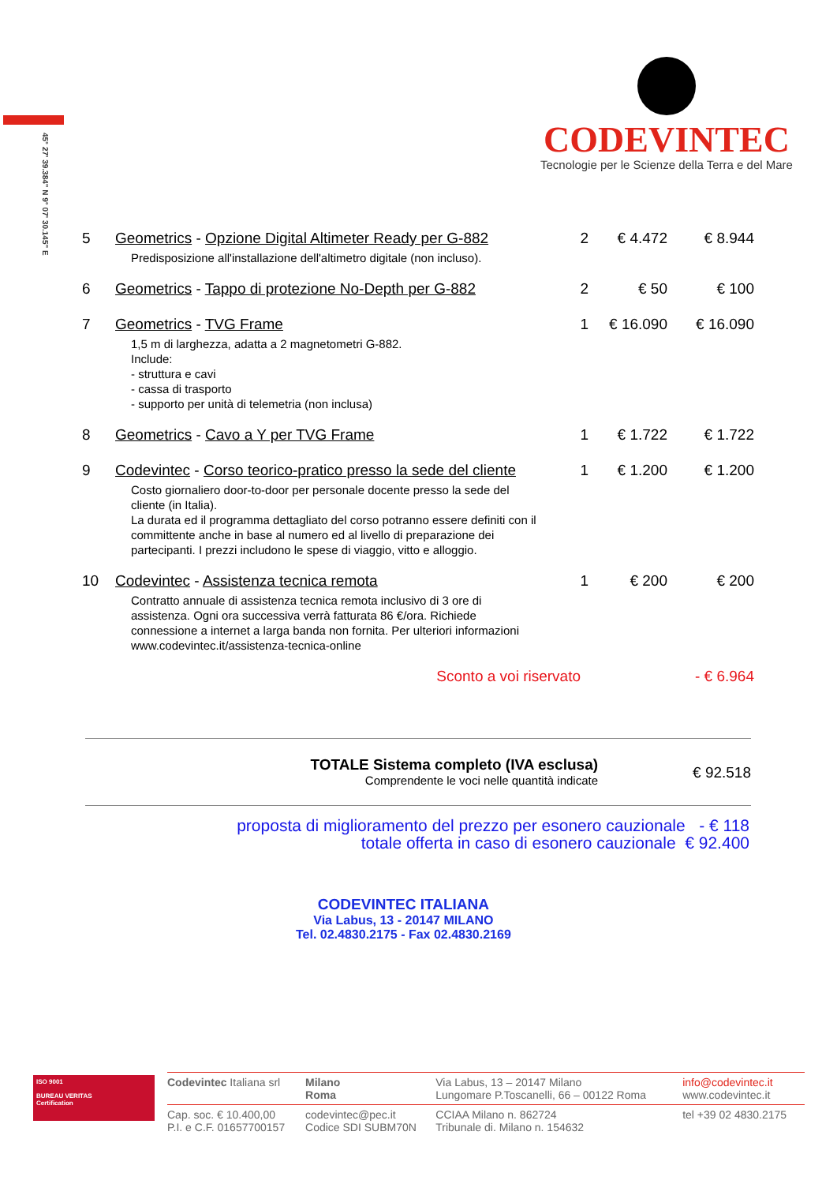45° 27' 39.384" N 9° 07' 30.145" E
CODEVINTEC
Tecnologie per le Scienze della Terra e del Mare
| 5 | Geometrics - Opzione Digital Altimeter Ready per G-882 Predisposizione all'installazione dell'altimetro digitale (non incluso). | 2 | € 4.472 | € 8.944 |
| 6 | Geometrics - Tappo di protezione No-Depth per G-882 | 2 | € 50 | € 100 |
| 7 | Geometrics - TVG Frame 1,5 m di larghezza, adatta a 2 magnetometri G-882. Include: - struttura e cavi - cassa di trasporto - supporto per unità di telemetria (non inclusa) | 1 | € 16.090 | € 16.090 |
| 8 | Geometrics - Cavo a Y per TVG Frame | 1 | € 1.722 | € 1.722 |
| 9 | Codevintec - Corso teorico-pratico presso la sede del cliente Costo giornaliero door-to-door per personale docente presso la sede del cliente (in Italia). La durata ed il programma dettagliato del corso potranno essere definiti con il committente anche in base al numero ed al livello di preparazione dei partecipanti. I prezzi includono le spese di viaggio, vitto e alloggio. | 1 | € 1.200 | € 1.200 |
| 10 | Codevintec - Assistenza tecnica remota Contratto annuale di assistenza tecnica remota inclusivo di 3 ore di assistenza. Ogni ora successiva verrà fatturata 86 €/ora. Richiede connessione a internet a larga banda non fornita. Per ulteriori informazioni www.codevintec.it/assistenza-tecnica-online | 1 | € 200 | € 200 |
| | Sconto a voi riservato | | | - € 6.964 |
TOTALE Sistema completo (IVA esclusa)
Comprendente le voci nelle quantità indicate
€ 92.518
proposta di miglioramento del prezzo per esonero cauzionale - € 118
totale offerta in caso di esonero cauzionale € 92.400
CODEVINTEC ITALIANA
Via Labus, 13 - 20147 MILANO
Tel. 02.4830.2175 - Fax 02.4830.2169
ISO 9001
BUREAU VERITAS
Certification
| Codevintec Italiana srl | Milano Roma | Via Labus, 13 – 20147 Milano Lungomare P.Toscanelli, 66 – 00122 Roma | info@codevintec.it www.codevintec.it |
| Cap. soc. € 10.400,00 P.I. e C.F. 01657700157 | codevintec@pec.it Codice SDI SUBM70N | CCIAA Milano n. 862724 Tribunale di. Milano n. 154632 | tel +39 02 4830.2175 |